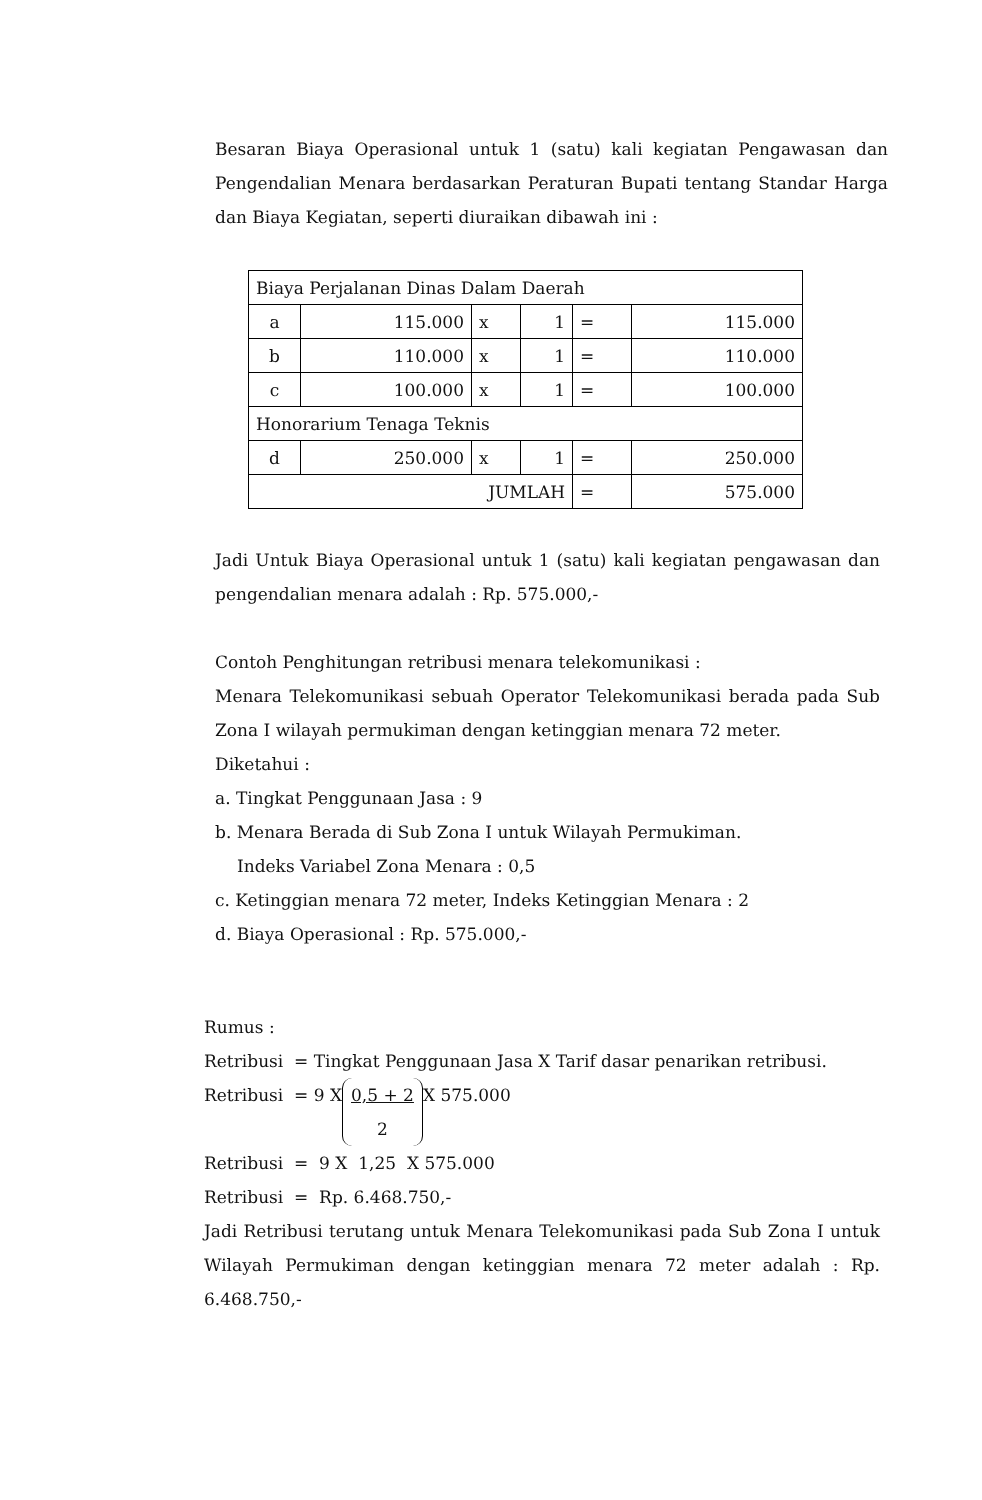Besaran Biaya Operasional untuk 1 (satu) kali kegiatan Pengawasan dan Pengendalian Menara berdasarkan Peraturan Bupati tentang Standar Harga dan Biaya Kegiatan, seperti diuraikan dibawah ini :
| Biaya Perjalanan Dinas Dalam Daerah | | | | | |
| a | 115.000 | x | 1 | = | 115.000 |
| b | 110.000 | x | 1 | = | 110.000 |
| c | 100.000 | x | 1 | = | 100.000 |
| Honorarium Tenaga Teknis | | | | | |
| d | 250.000 | x | 1 | = | 250.000 |
| JUMLAH | | | | = | 575.000 |
Jadi Untuk Biaya Operasional untuk 1 (satu) kali kegiatan pengawasan dan pengendalian menara adalah : Rp. 575.000,-
Contoh Penghitungan retribusi menara telekomunikasi :
Menara Telekomunikasi sebuah Operator Telekomunikasi berada pada Sub Zona I wilayah permukiman dengan ketinggian menara 72 meter.
Diketahui :
a. Tingkat Penggunaan Jasa : 9
b. Menara Berada di Sub Zona I untuk Wilayah Permukiman.
Indeks Variabel Zona Menara : 0,5
c. Ketinggian menara 72 meter, Indeks Ketinggian Menara : 2
d. Biaya Operasional : Rp. 575.000,-
Rumus :
Retribusi = Tingkat Penggunaan Jasa X Tarif dasar penarikan retribusi.
Retribusi = 9 X 0,5 + 2
2 X 575.000
Retribusi = 9 X 1,25 X 575.000
Retribusi = Rp. 6.468.750,-
Jadi Retribusi terutang untuk Menara Telekomunikasi pada Sub Zona I untuk Wilayah Permukiman dengan ketinggian menara 72 meter adalah : Rp. 6.468.750,-